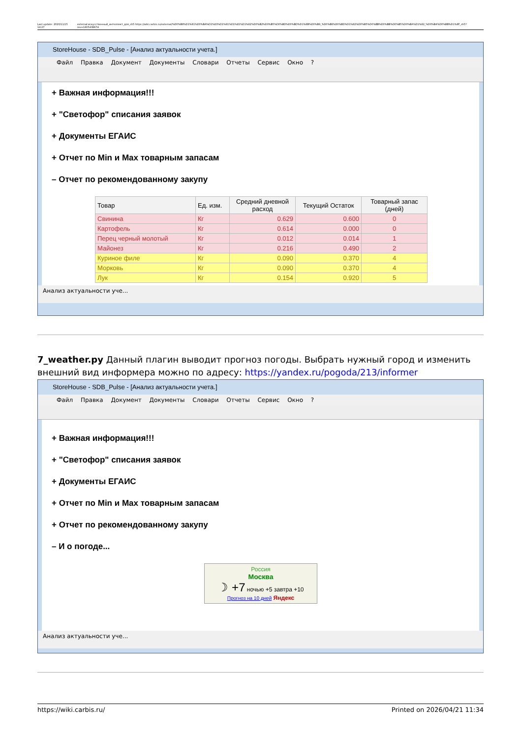Last update: 2020/11/15 14:27 external:искусственный_интеллект_для_sh5 https://wiki.carbis.ru/external/%D0%B8%D1%81%D0%BA%D1%83%D1%81%D1%81%D1%82%D0%B2%D0%B5%D0%BD%D0%BD%D1%8B%D0%B9_%D0%B8%D0%BD%D1%82%D0%B5%D0%BB%D0%BB%D0%B5%D0%BA%D1%82_%D0%B4%D0%BB%D1%8F_sh5?rev=1605439674
StoreHouse - SDB_Pulse - [Анализ актуальности учета.]
Файл Правка Документ Документы Словари Отчеты Сервис Окно ?
+ Важная информация!!!
+ "Светофор" списания заявок
+ Документы ЕГАИС
+ Отчет по Min и Max товарным запасам
– Отчет по рекомендованному закупу
| Товар | Ед. изм. | Средний дневной расход | Текущий Остаток | Товарный запас (дней) |
| --- | --- | --- | --- | --- |
| Свинина | Кг | 0.629 | 0.600 | 0 |
| Картофель | Кг | 0.614 | 0.000 | 0 |
| Перец черный молотый | Кг | 0.012 | 0.014 | 1 |
| Майонез | Кг | 0.216 | 0.490 | 2 |
| Куриное филе | Кг | 0.090 | 0.370 | 4 |
| Морковь | Кг | 0.090 | 0.370 | 4 |
| Лук | Кг | 0.154 | 0.920 | 5 |
Анализ актуальности уче...
7_weather.py Данный плагин выводит прогноз погоды. Выбрать нужный город и изменить внешний вид информера можно по адресу: https://yandex.ru/pogoda/213/informer
StoreHouse - SDB_Pulse - [Анализ актуальности учета.]
Файл Правка Документ Документы Словари Отчеты Сервис Окно ?
+ Важная информация!!!
+ "Светофор" списания заявок
+ Документы ЕГАИС
+ Отчет по Min и Max товарным запасам
+ Отчет по рекомендованному закупу
– И о погоде...
Россия
Москва
☽ +7 ночью +5 завтра +10
Прогноз на 10 дней Яндекс
Анализ актуальности уче...
https://wiki.carbis.ru/ Printed on 2026/04/21 11:34